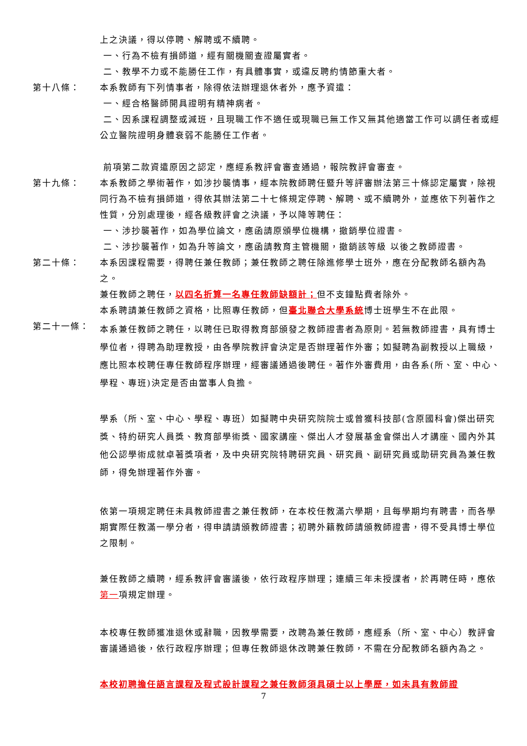上之決議，得以停聘、解聘或不續聘。
一、行為不檢有損師道，經有關機關查證屬實者。
二、教學不力或不能勝任工作，有具體事實，或違反聘約情節重大者。
第十八條： 本系教師有下列情事者，除得依法辦理退休者外，應予資遣：
一、經合格醫師開具證明有精神病者。
二、因系課程調整或減班，且現職工作不適任或現職已無工作又無其他適當工作可以調任者或經公立醫院證明身體衰弱不能勝任工作者。
前項第二款資遣原因之認定，應經系教評會審查通過，報院教評會審查。
第十九條： 本系教師之學術著作，如涉抄襲情事，經本院教師聘任暨升等評審辦法第三十條認定屬實，除視同行為不檢有損師道，得依其辦法第二十七條規定停聘、解聘、或不續聘外，並應依下列著作之性質，分別處理後，經各級教評會之決議，予以降等聘任：
一、涉抄襲著作，如為學位論文，應函請原頒學位機構，撤銷學位證書。
二、涉抄襲著作，如為升等論文，應函請教育主管機關，撤銷該等級 以後之教師證書。
第二十條： 本系因課程需要，得聘任兼任教師；兼任教師之聘任除進修學士班外，應在分配教師名額內為之。
兼任教師之聘任，以四名折算一名專任教師缺額計；但不支鐘點費者除外。
本系聘請兼任教師之資格，比照專任教師，但臺北聯合大學系統博士班學生不在此限。
第二十一條：
本系兼任教師之聘任，以聘任已取得教育部頒發之教師證書者為原則。若無教師證書，具有博士學位者，得聘為助理教授，由各學院教評會決定是否辦理著作外審；如擬聘為副教授以上職級，應比照本校聘任專任教師程序辦理，經審議通過後聘任。著作外審費用，由各系(所、室、中心、學程、專班)決定是否由當事人負擔。
學系（所、室、中心、學程、專班）如擬聘中央研究院院士或曾獲科技部(含原國科會)傑出研究獎、特約研究人員獎、教育部學術獎、國家講座、傑出人才發展基金會傑出人才講座、國內外其他公認學術成就卓著獎項者，及中央研究院特聘研究員、研究員、副研究員或助研究員為兼任教師，得免辦理著作外審。
依第一項規定聘任未具教師證書之兼任教師，在本校任教滿六學期，且每學期均有聘書，而各學期實際任教滿一學分者，得申請請頒教師證書；初聘外籍教師請頒教師證書，得不受具博士學位之限制。
兼任教師之續聘，經系教評會審議後，依行政程序辦理；連續三年未授課者，於再聘任時，應依第一項規定辦理。
本校專任教師獲准退休或辭職，因教學需要，改聘為兼任教師，應經系（所、室、中心）教評會審議通過後，依行政程序辦理；但專任教師退休改聘兼任教師，不需在分配教師名額內為之。
本校初聘擔任語言課程及程式設計課程之兼任教師須具碩士以上學歷，如未具有教師證
7